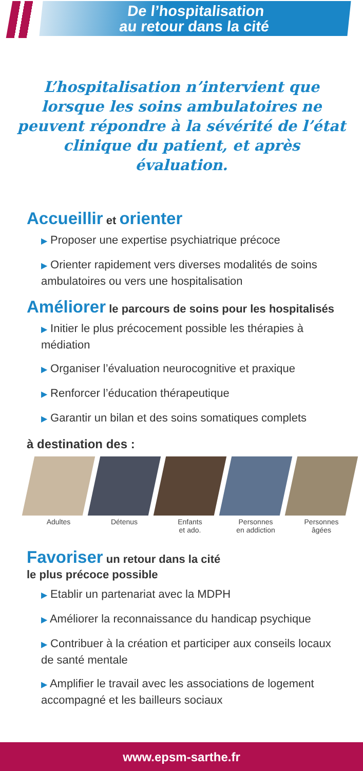De l’hospitalisation
au retour dans la cité
L’hospitalisation n’intervient que lorsque les soins ambulatoires ne peuvent répondre à la sévérité de l’état clinique du patient, et après évaluation.
Accueillir et orienter
▶ Proposer une expertise psychiatrique précoce
▶ Orienter rapidement vers diverses modalités de soins ambulatoires ou vers une hospitalisation
Améliorer le parcours de soins pour les hospitalisés
▶ Initier le plus précocement possible les thérapies à médiation
▶ Organiser l’évaluation neurocognitive et praxique
▶ Renforcer l’éducation thérapeutique
▶ Garantir un bilan et des soins somatiques complets
à destination des :
Adultes Détenus Enfants
et ado.
Personnes
en addiction
Personnes
âgées
Favoriser un retour dans la cité
le plus précoce possible
▶ Etablir un partenariat avec la MDPH
▶ Améliorer la reconnaissance du handicap psychique
▶ Contribuer à la création et participer aux conseils locaux de santé mentale
▶ Amplifier le travail avec les associations de logement accompagné et les bailleurs sociaux
www.epsm-sarthe.fr